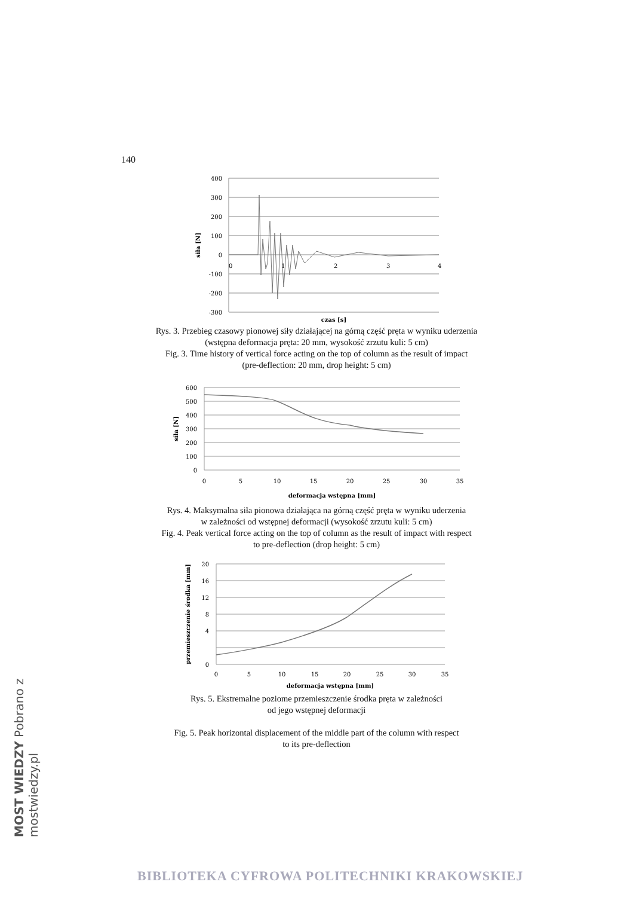140
400
300
200
100
0
-100
-200
-300
0
1
2
3
4
czas [s]
siła [N]
Rys. 3. Przebieg czasowy pionowej siły działającej na górną część pręta w wyniku uderzenia
(wstępna deformacja pręta: 20 mm, wysokość zrzutu kuli: 5 cm)
Fig. 3. Time history of vertical force acting on the top of column as the result of impact
(pre-deflection: 20 mm, drop height: 5 cm)
600
500
400
300
200
100
0
0
5
10
15
20
25
30
35
deformacja wstępna [mm]
siła [N]
Rys. 4. Maksymalna siła pionowa działająca na górną część pręta w wyniku uderzenia
w zależności od wstępnej deformacji (wysokość zrzutu kuli: 5 cm)
Fig. 4. Peak vertical force acting on the top of column as the result of impact with respect
to pre-deflection (drop height: 5 cm)
20
16
12
8
4
0
0
5
10
15
20
25
30
35
deformacja wstępna [mm]
przemieszczenie środka [mm]
Rys. 5. Ekstremalne poziome przemieszczenie środka pręta w zależności
od jego wstępnej deformacji
Fig. 5. Peak horizontal displacement of the middle part of the column with respect
to its pre-deflection
MOST WIEDZY Pobrano z mostwiedzy.pl
BIBLIOTEKA CYFROWA POLITECHNIKI KRAKOWSKIEJ